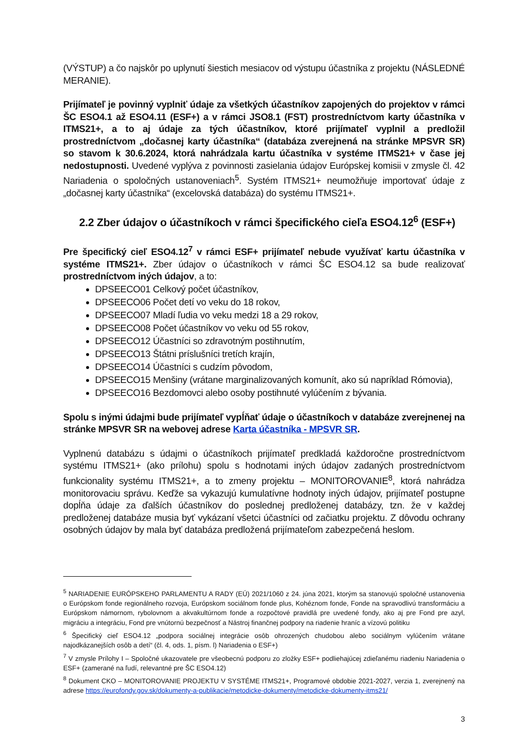(VÝSTUP) a čo najskôr po uplynutí šiestich mesiacov od výstupu účastníka z projektu (NÁSLEDNÉ MERANIE).
Prijímateľ je povinný vyplniť údaje za všetkých účastníkov zapojených do projektov v rámci ŠC ESO4.1 až ESO4.11 (ESF+) a v rámci JSO8.1 (FST) prostredníctvom karty účastníka v ITMS21+, a to aj údaje za tých účastníkov, ktoré prijímateľ vyplnil a predložil prostredníctvom „dočasnej karty účastníka“ (databáza zverejnená na stránke MPSVR SR) so stavom k 30.6.2024, ktorá nahrádzala kartu účastníka v systéme ITMS21+ v čase jej nedostupnosti. Uvedené vyplýva z povinnosti zasielania údajov Európskej komisii v zmysle čl. 42 Nariadenia o spoločných ustanoveniach<sup>5</sup>. Systém ITMS21+ neumožňuje importovať údaje z „dočasnej karty účastníka“ (excelovská databáza) do systému ITMS21+.
2.2 Zber údajov o účastníkoch v rámci špecifického cieľa ESO4.12<sup>6</sup> (ESF+)
Pre špecifický cieľ ESO4.12<sup>7</sup> v rámci ESF+ prijímateľ nebude využívať kartu účastníka v systéme ITMS21+. Zber údajov o účastníkoch v rámci ŠC ESO4.12 sa bude realizovať prostredníctvom iných údajov, a to:
DPSEECO01 Celkový počet účastníkov,
DPSEECO06 Počet detí vo veku do 18 rokov,
DPSEECO07 Mladí ľudia vo veku medzi 18 a 29 rokov,
DPSEECO08 Počet účastníkov vo veku od 55 rokov,
DPSEECO12 Účastníci so zdravotným postihnutím,
DPSEECO13 Štátni príslušníci tretích krajín,
DPSEECO14 Účastníci s cudzím pôvodom,
DPSEECO15 Menšiny (vrátane marginalizovaných komunít, ako sú napríklad Rómovia),
DPSEECO16 Bezdomovci alebo osoby postihnuté vylúčením z bývania.
Spolu s inými údajmi bude prijímateľ vypĺňať údaje o účastníkoch v databáze zverejnenej na stránke MPSVR SR na webovej adrese Karta účastníka - MPSVR SR.
Vyplnenú databázu s údajmi o účastníkoch prijímateľ predkladá každoročne prostredníctvom systému ITMS21+ (ako prílohu) spolu s hodnotami iných údajov zadaných prostredníctvom funkcionality systému ITMS21+, a to zmeny projektu – MONITOROVANIE<sup>8</sup>, ktorá nahrádza monitorovaciu správu. Keďže sa vykazujú kumulatívne hodnoty iných údajov, prijímateľ postupne dopĺňa údaje za ďalších účastníkov do poslednej predloženej databázy, tzn. že v každej predloženej databáze musia byť vykázaní všetci účastníci od začiatku projektu. Z dôvodu ochrany osobných údajov by mala byť databáza predložená prijímateľom zabezpečená heslom.
<sup>5</sup> NARIADENIE EURÓPSKEHO PARLAMENTU A RADY (EÚ) 2021/1060 z 24. júna 2021, ktorým sa stanovujú spoločné ustanovenia o Európskom fonde regionálneho rozvoja, Európskom sociálnom fonde plus, Kohéznom fonde, Fonde na spravodlivú transformáciu a Európskom námornom, rybolovnom a akvakultúrnom fonde a rozpočtové pravidlá pre uvedené fondy, ako aj pre Fond pre azyl, migráciu a integráciu, Fond pre vnútornú bezpečnosť a Nástroj finančnej podpory na riadenie hraníc a vízovú politiku
<sup>6</sup> Špecifický cieľ ESO4.12 „podpora sociálnej integrácie osôb ohrozených chudobou alebo sociálnym vylúčením vrátane najodkázanejších osôb a detí“ (čl. 4, ods. 1, písm. l) Nariadenia o ESF+)
<sup>7</sup> V zmysle Prílohy I – Spoločné ukazovatele pre všeobecnú podporu zo zložky ESF+ podliehajúcej zdieľanému riadeniu Nariadenia o ESF+ (zamerané na ľudí, relevantné pre ŠC ESO4.12)
<sup>8</sup> Dokument CKO – MONITOROVANIE PROJEKTU V SYSTÉME ITMS21+, Programové obdobie 2021-2027, verzia 1, zverejnený na adrese https://eurofondy.gov.sk/dokumenty-a-publikacie/metodicke-dokumenty/metodicke-dokumenty-itms21/
3